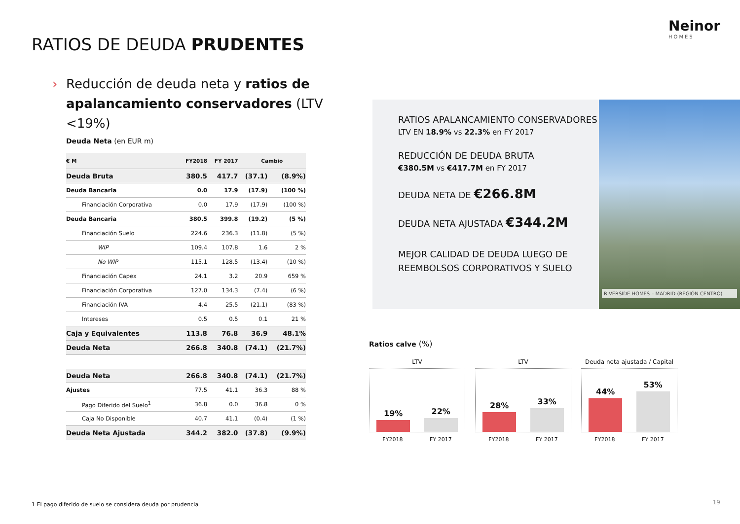Neinor
HOMES
RATIOS DE DEUDA PRUDENTES
› Reducción de deuda neta y ratios de apalancamiento conservadores (LTV <19%)
Deuda Neta (en EUR m)
| € M | FY2018 | FY 2017 | Cambio | |
| --- | --- | --- | --- | --- |
| Deuda Bruta | 380.5 | 417.7 | (37.1) | (8.9%) |
| Deuda Bancaria | 0.0 | 17.9 | (17.9) | (100 %) |
| Financiación Corporativa | 0.0 | 17.9 | (17.9) | (100 %) |
| Deuda Bancaria | 380.5 | 399.8 | (19.2) | (5 %) |
| Financiación Suelo | 224.6 | 236.3 | (11.8) | (5 %) |
| WIP | 109.4 | 107.8 | 1.6 | 2 % |
| No WIP | 115.1 | 128.5 | (13.4) | (10 %) |
| Financiación Capex | 24.1 | 3.2 | 20.9 | 659 % |
| Financiación Corporativa | 127.0 | 134.3 | (7.4) | (6 %) |
| Financiación IVA | 4.4 | 25.5 | (21.1) | (83 %) |
| Intereses | 0.5 | 0.5 | 0.1 | 21 % |
| Caja y Equivalentes | 113.8 | 76.8 | 36.9 | 48.1% |
| Deuda Neta | 266.8 | 340.8 | (74.1) | (21.7%) |
| Deuda Neta | 266.8 | 340.8 | (74.1) | (21.7%) |
| Ajustes | 77.5 | 41.1 | 36.3 | 88 % |
| Pago Diferido del Suelo<sup>1</sup> | 36.8 | 0.0 | 36.8 | 0 % |
| Caja No Disponible | 40.7 | 41.1 | (0.4) | (1 %) |
| Deuda Neta Ajustada | 344.2 | 382.0 | (37.8) | (9.9%) |
RATIOS APALANCAMIENTO CONSERVADORES
LTV EN 18.9% vs 22.3% en FY 2017
REDUCCIÓN DE DEUDA BRUTA
€380.5M vs €417.7M en FY 2017
DEUDA NETA DE €266.8M
DEUDA NETA AJUSTADA €344.2M
MEJOR CALIDAD DE DEUDA LUEGO DE REEMBOLSOS CORPORATIVOS Y SUELO
RIVERSIDE HOMES – MADRID (REGIÓN CENTRO)
Ratios calve (%)
LTV
19%
22%
FY2018 FY 2017
LTV
28%
33%
FY2018 FY 2017
Deuda neta ajustada / Capital
44%
53%
FY2018 FY 2017
1 El pago diferido de suelo se considera deuda por prudencia
19